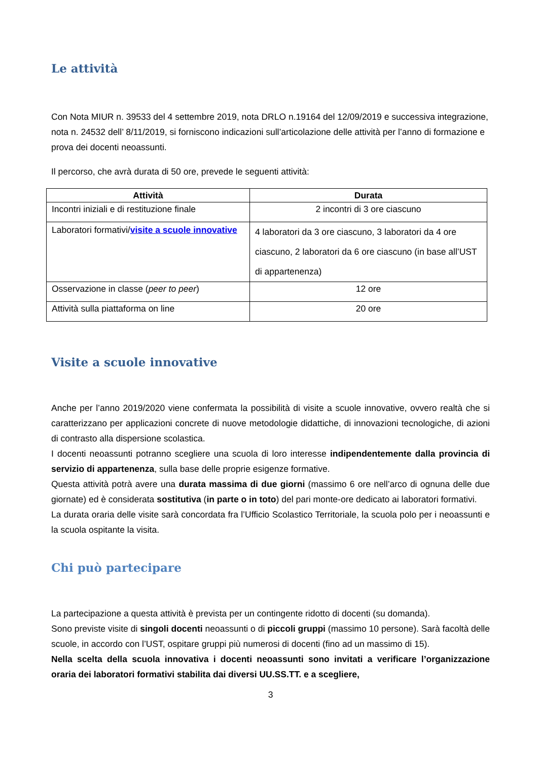Le attività
Con Nota MIUR n. 39533 del 4 settembre 2019, nota DRLO n.19164 del 12/09/2019 e successiva integrazione, nota n. 24532 dell’ 8/11/2019, si forniscono indicazioni sull’articolazione delle attività per l’anno di formazione e prova dei docenti neoassunti.
Il percorso, che avrà durata di 50 ore, prevede le seguenti attività:
| Attività | Durata |
| --- | --- |
| Incontri iniziali e di restituzione finale | 2 incontri di 3 ore ciascuno |
| Laboratori formativi/ visite a scuole innovative | 4 laboratori da 3 ore ciascuno, 3 laboratori da 4 ore ciascuno, 2 laboratori da 6 ore ciascuno (in base all’UST di appartenenza) |
| Osservazione in classe ( peer to peer ) | 12 ore |
| Attività sulla piattaforma on line | 20 ore |
Visite a scuole innovative
Anche per l’anno 2019/2020 viene confermata la possibilità di visite a scuole innovative, ovvero realtà che si caratterizzano per applicazioni concrete di nuove metodologie didattiche, di innovazioni tecnologiche, di azioni di contrasto alla dispersione scolastica.
I docenti neoassunti potranno scegliere una scuola di loro interesse indipendentemente dalla provincia di servizio di appartenenza, sulla base delle proprie esigenze formative.
Questa attività potrà avere una durata massima di due giorni (massimo 6 ore nell’arco di ognuna delle due giornate) ed è considerata sostitutiva (in parte o in toto) del pari monte-ore dedicato ai laboratori formativi.
La durata oraria delle visite sarà concordata fra l’Ufficio Scolastico Territoriale, la scuola polo per i neoassunti e la scuola ospitante la visita.
Chi può partecipare
La partecipazione a questa attività è prevista per un contingente ridotto di docenti (su domanda).
Sono previste visite di singoli docenti neoassunti o di piccoli gruppi (massimo 10 persone). Sarà facoltà delle scuole, in accordo con l’UST, ospitare gruppi più numerosi di docenti (fino ad un massimo di 15).
Nella scelta della scuola innovativa i docenti neoassunti sono invitati a verificare l’organizzazione oraria dei laboratori formativi stabilita dai diversi UU.SS.TT. e a scegliere,
3